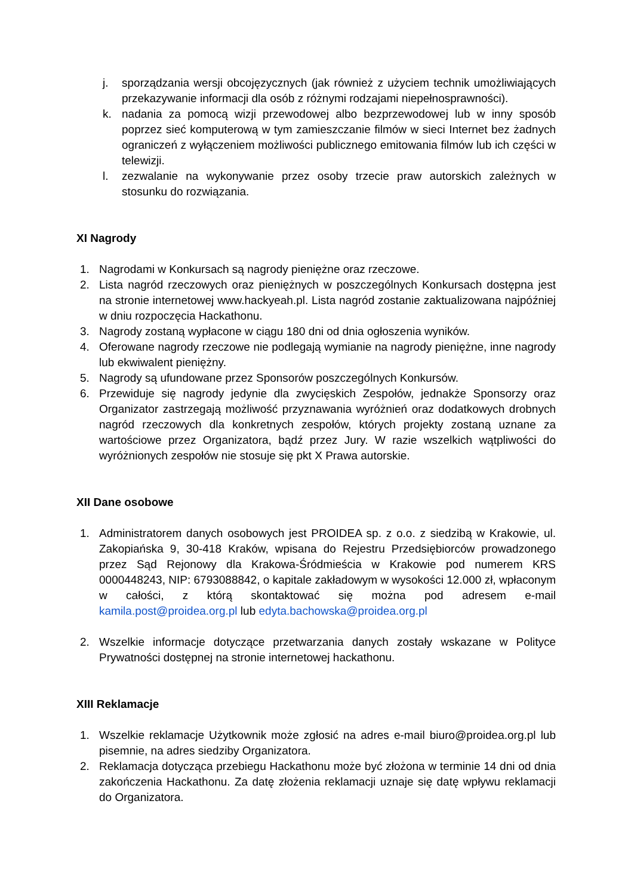j. sporządzania wersji obcojęzycznych (jak również z użyciem technik umożliwiających przekazywanie informacji dla osób z różnymi rodzajami niepełnosprawności).
k. nadania za pomocą wizji przewodowej albo bezprzewodowej lub w inny sposób poprzez sieć komputerową w tym zamieszczanie filmów w sieci Internet bez żadnych ograniczeń z wyłączeniem możliwości publicznego emitowania filmów lub ich części w telewizji.
l. zezwalanie na wykonywanie przez osoby trzecie praw autorskich zależnych w stosunku do rozwiązania.
XI Nagrody
1. Nagrodami w Konkursach są nagrody pieniężne oraz rzeczowe.
2. Lista nagród rzeczowych oraz pieniężnych w poszczególnych Konkursach dostępna jest na stronie internetowej www.hackyeah.pl. Lista nagród zostanie zaktualizowana najpóźniej w dniu rozpoczęcia Hackathonu.
3. Nagrody zostaną wypłacone w ciągu 180 dni od dnia ogłoszenia wyników.
4. Oferowane nagrody rzeczowe nie podlegają wymianie na nagrody pieniężne, inne nagrody lub ekwiwalent pieniężny.
5. Nagrody są ufundowane przez Sponsorów poszczególnych Konkursów.
6. Przewiduje się nagrody jedynie dla zwycięskich Zespołów, jednakże Sponsorzy oraz Organizator zastrzegają możliwość przyznawania wyróżnień oraz dodatkowych drobnych nagród rzeczowych dla konkretnych zespołów, których projekty zostaną uznane za wartościowe przez Organizatora, bądź przez Jury. W razie wszelkich wątpliwości do wyróżnionych zespołów nie stosuje się pkt X Prawa autorskie.
XII Dane osobowe
1. Administratorem danych osobowych jest PROIDEA sp. z o.o. z siedzibą w Krakowie, ul. Zakopiańska 9, 30-418 Kraków, wpisana do Rejestru Przedsiębiorców prowadzonego przez Sąd Rejonowy dla Krakowa-Śródmieścia w Krakowie pod numerem KRS 0000448243, NIP: 6793088842, o kapitale zakładowym w wysokości 12.000 zł, wpłaconym w całości, z którą skontaktować się można pod adresem e-mail kamila.post@proidea.org.pl lub edyta.bachowska@proidea.org.pl
2. Wszelkie informacje dotyczące przetwarzania danych zostały wskazane w Polityce Prywatności dostępnej na stronie internetowej hackathonu.
XIII Reklamacje
1. Wszelkie reklamacje Użytkownik może zgłosić na adres e-mail biuro@proidea.org.pl lub pisemnie, na adres siedziby Organizatora.
2. Reklamacja dotycząca przebiegu Hackathonu może być złożona w terminie 14 dni od dnia zakończenia Hackathonu. Za datę złożenia reklamacji uznaje się datę wpływu reklamacji do Organizatora.